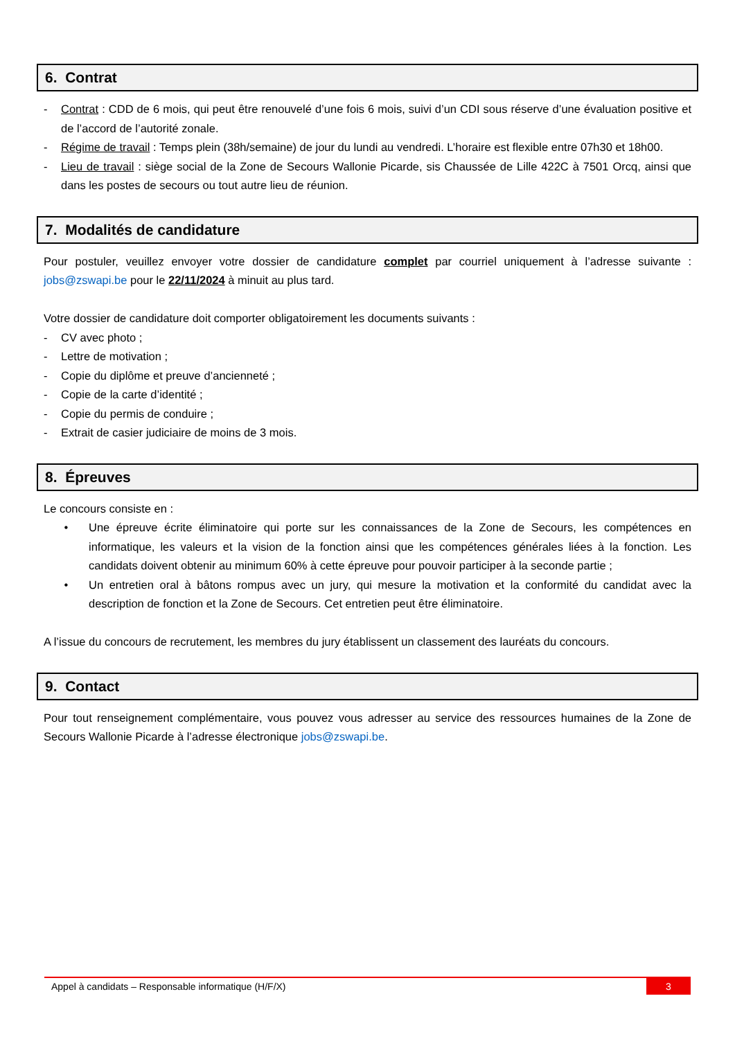6. Contrat
- Contrat : CDD de 6 mois, qui peut être renouvelé d’une fois 6 mois, suivi d’un CDI sous réserve d’une évaluation positive et de l’accord de l’autorité zonale.
- Régime de travail : Temps plein (38h/semaine) de jour du lundi au vendredi. L’horaire est flexible entre 07h30 et 18h00.
- Lieu de travail : siège social de la Zone de Secours Wallonie Picarde, sis Chaussée de Lille 422C à 7501 Orcq, ainsi que dans les postes de secours ou tout autre lieu de réunion.
7. Modalités de candidature
Pour postuler, veuillez envoyer votre dossier de candidature complet par courriel uniquement à l’adresse suivante : jobs@zswapi.be pour le 22/11/2024 à minuit au plus tard.
Votre dossier de candidature doit comporter obligatoirement les documents suivants :
- CV avec photo ;
- Lettre de motivation ;
- Copie du diplôme et preuve d’ancienneté ;
- Copie de la carte d’identité ;
- Copie du permis de conduire ;
- Extrait de casier judiciaire de moins de 3 mois.
8. Épreuves
Le concours consiste en :
• Une épreuve écrite éliminatoire qui porte sur les connaissances de la Zone de Secours, les compétences en informatique, les valeurs et la vision de la fonction ainsi que les compétences générales liées à la fonction. Les candidats doivent obtenir au minimum 60% à cette épreuve pour pouvoir participer à la seconde partie ;
• Un entretien oral à bâtons rompus avec un jury, qui mesure la motivation et la conformité du candidat avec la description de fonction et la Zone de Secours. Cet entretien peut être éliminatoire.
A l’issue du concours de recrutement, les membres du jury établissent un classement des lauréats du concours.
9. Contact
Pour tout renseignement complémentaire, vous pouvez vous adresser au service des ressources humaines de la Zone de Secours Wallonie Picarde à l’adresse électronique jobs@zswapi.be.
Appel à candidats – Responsable informatique (H/F/X) 3